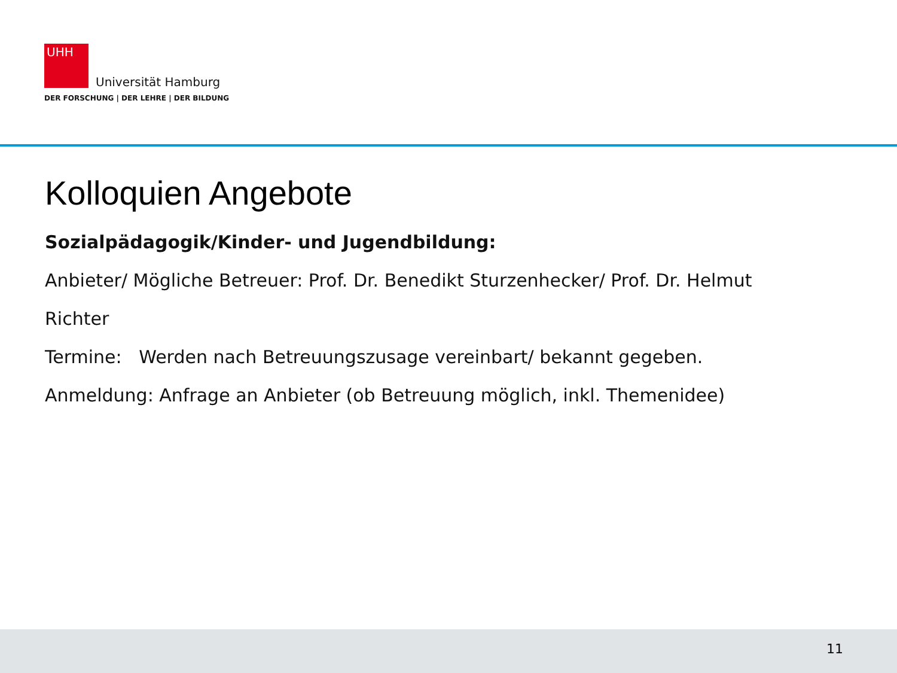UHH
Universität Hamburg
DER FORSCHUNG | DER LEHRE | DER BILDUNG
Kolloquien Angebote
Sozialpädagogik/Kinder- und Jugendbildung:
Anbieter/ Mögliche Betreuer: Prof. Dr. Benedikt Sturzenhecker/ Prof. Dr. Helmut
Richter
Termine: Werden nach Betreuungszusage vereinbart/ bekannt gegeben.
Anmeldung: Anfrage an Anbieter (ob Betreuung möglich, inkl. Themenidee)
11